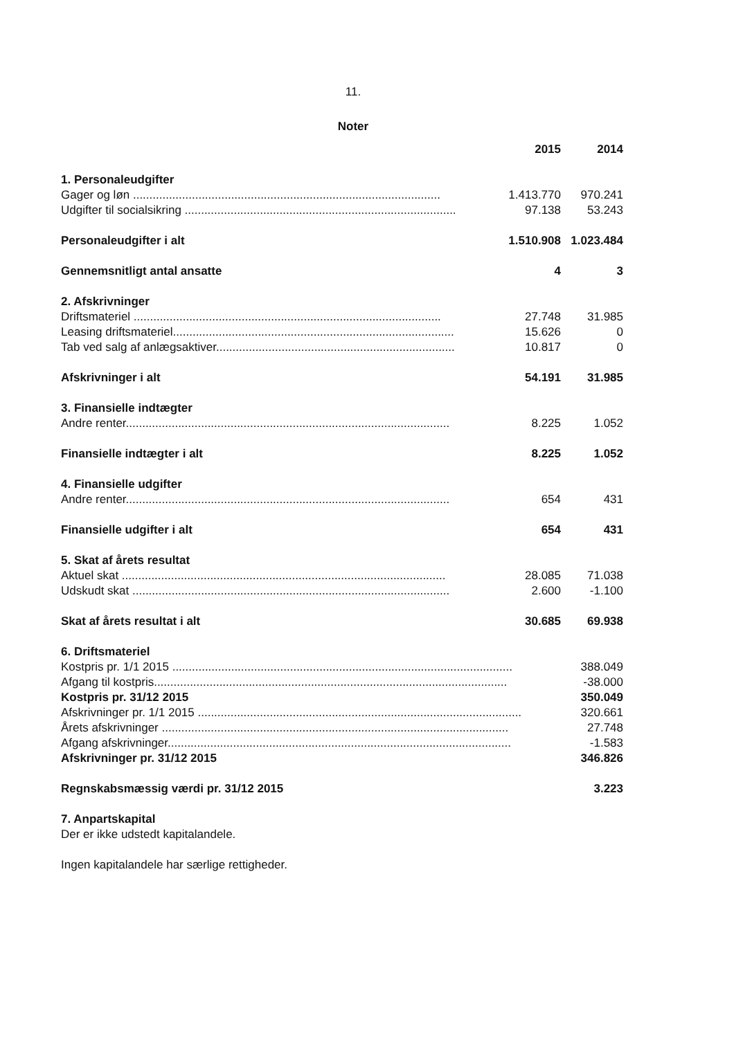11.
Noter
| | 2015 | 2014 |
| --- | --- | --- |
| 1. Personaleudgifter | | |
| Gager og løn .............................................................................................. | 1.413.770 | 970.241 |
| Udgifter til socialsikring ................................................................................... | 97.138 | 53.243 |
| Personaleudgifter i alt | 1.510.908 | 1.023.484 |
| Gennemsnitligt antal ansatte | 4 | 3 |
| 2. Afskrivninger | | |
| Driftsmateriel .............................................................................................. | 27.748 | 31.985 |
| Leasing driftsmateriel...................................................................................... | 15.626 | 0 |
| Tab ved salg af anlægsaktiver......................................................................... | 10.817 | 0 |
| Afskrivninger i alt | 54.191 | 31.985 |
| 3. Finansielle indtægter | | |
| Andre renter................................................................................................... | 8.225 | 1.052 |
| Finansielle indtægter i alt | 8.225 | 1.052 |
| 4. Finansielle udgifter | | |
| Andre renter................................................................................................... | 654 | 431 |
| Finansielle udgifter i alt | 654 | 431 |
| 5. Skat af årets resultat | | |
| Aktuel skat ................................................................................................... | 28.085 | 71.038 |
| Udskudt skat ................................................................................................. | 2.600 | -1.100 |
| Skat af årets resultat i alt | 30.685 | 69.938 |
| 6. Driftsmateriel | | |
| Kostpris pr. 1/1 2015 ........................................................................................................ | | 388.049 |
| Afgang til kostpris............................................................................................................ | | -38.000 |
| Kostpris pr. 31/12 2015 | | 350.049 |
| Afskrivninger pr. 1/1 2015 ................................................................................................... | | 320.661 |
| Årets afskrivninger .......................................................................................................... | | 27.748 |
| Afgang afskrivninger......................................................................................................... | | -1.583 |
| Afskrivninger pr. 31/12 2015 | | 346.826 |
| Regnskabsmæssig værdi pr. 31/12 2015 | | 3.223 |
| 7. Anpartskapital | | |
| Der er ikke udstedt kapitalandele. | | |
| Ingen kapitalandele har særlige rettigheder. | | |